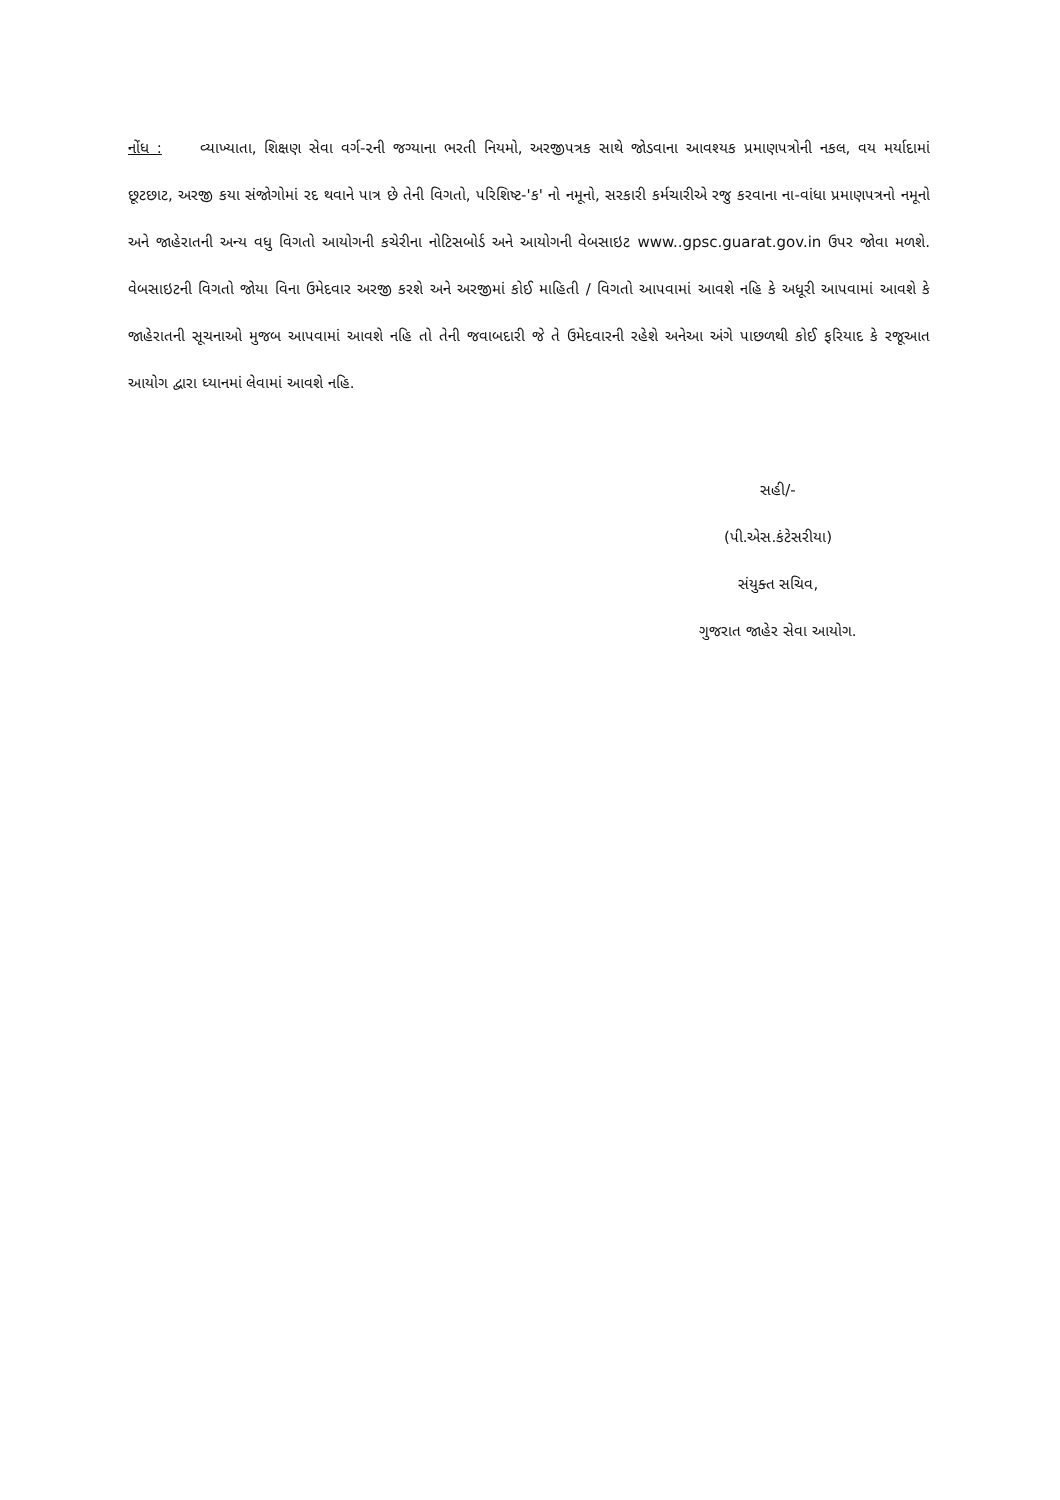નોંધ : વ્યાખ્યાતા, શિક્ષણ સેવા વર્ગ-૨ની જગ્યાના ભરતી નિયમો, અરજીપત્રક સાથે જોડવાના આવશ્યક પ્રમાણપત્રોની નકલ, વય મર્યાદામાં છૂટછાટ, અરજી કયા સંજોગોમાં રદ થવાને પાત્ર છે તેની વિગતો, પરિશિષ્ટ-'ક' નો નમૂનો, સરકારી કર્મચારીએ રજુ કરવાના ના-વાંધા પ્રમાણપત્રનો નમૂનો અને જાહેરાતની અન્ય વધુ વિગતો આયોગની કચેરીના નોટિસબોર્ડ અને આયોગની વેબસાઇટ www..gpsc.guarat.gov.in ઉપર જોવા મળશે. વેબસાઇટની વિગતો જોયા વિના ઉમેદવાર અરજી કરશે અને અરજીમાં કોઈ માહિતી / વિગતો આપવામાં આવશે નહિ કે અધૂરી આપવામાં આવશે કે જાહેરાતની સૂચનાઓ મુજબ આપવામાં આવશે નહિ તો તેની જવાબદારી જે તે ઉમેદવારની રહેશે અનેઆ અંગે પાછળથી કોઈ ફરિયાદ કે રજૂઆત આયોગ દ્વારા ધ્યાનમાં લેવામાં આવશે નહિ.
સહી/-
(પી.એસ.કંટેસરીયા)
સંયુક્ત સચિવ,
ગુજરાત જાહેર સેવા આયોગ.